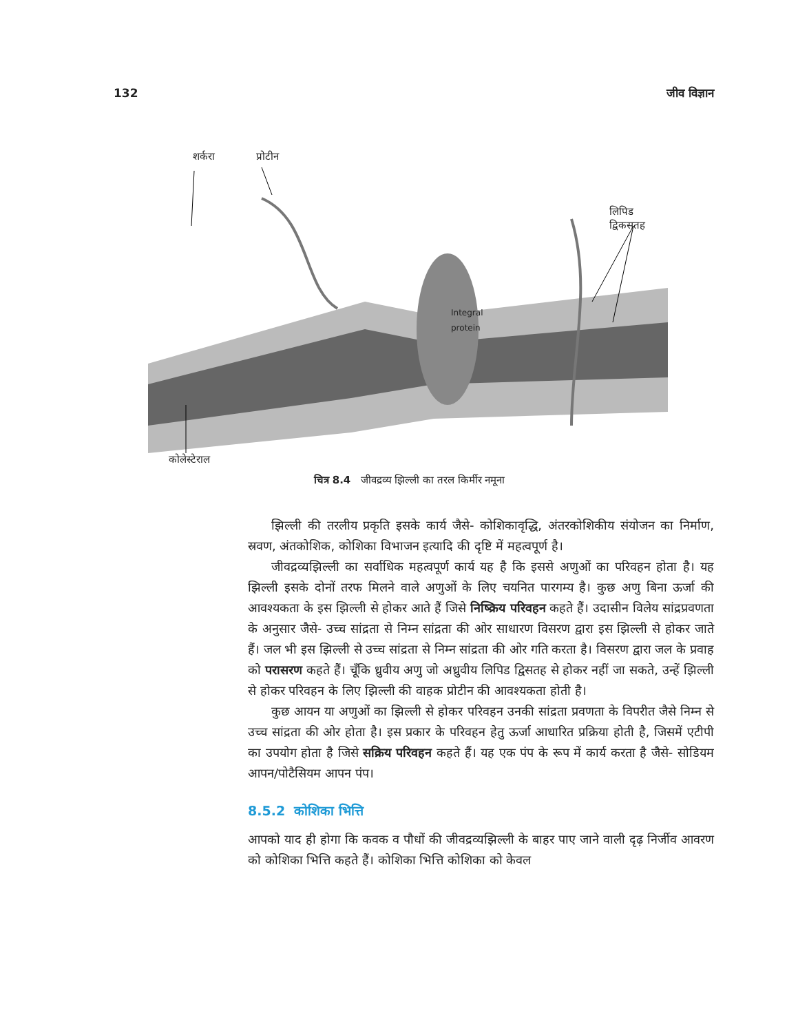132 जीव विज्ञान
Integral
protein
शर्करा प्रोटीन लिपिड द्विकसतह
कोलेस्टेराल
चित्र 8.4 जीवद्रव्य झिल्ली का तरल किर्मीर नमूना
झिल्ली की तरलीय प्रकृति इसके कार्य जैसे- कोशिकावृद्धि, अंतरकोशिकीय संयोजन का निर्माण, स्रवण, अंतकोशिक, कोशिका विभाजन इत्यादि की दृष्टि में महत्वपूर्ण है।
जीवद्रव्यझिल्ली का सर्वाधिक महत्वपूर्ण कार्य यह है कि इससे अणुओं का परिवहन होता है। यह झिल्ली इसके दोनों तरफ मिलने वाले अणुओं के लिए चयनित पारगम्य है। कुछ अणु बिना ऊर्जा की आवश्यकता के इस झिल्ली से होकर आते हैं जिसे निष्क्रिय परिवहन कहते हैं। उदासीन विलेय सांद्रप्रवणता के अनुसार जैसे- उच्च सांद्रता से निम्न सांद्रता की ओर साधारण विसरण द्वारा इस झिल्ली से होकर जाते हैं। जल भी इस झिल्ली से उच्च सांद्रता से निम्न सांद्रता की ओर गति करता है। विसरण द्वारा जल के प्रवाह को परासरण कहते हैं। चूँकि ध्रुवीय अणु जो अध्रुवीय लिपिड द्विसतह से होकर नहीं जा सकते, उन्हें झिल्ली से होकर परिवहन के लिए झिल्ली की वाहक प्रोटीन की आवश्यकता होती है।
कुछ आयन या अणुओं का झिल्ली से होकर परिवहन उनकी सांद्रता प्रवणता के विपरीत जैसे निम्न से उच्च सांद्रता की ओर होता है। इस प्रकार के परिवहन हेतु ऊर्जा आधारित प्रक्रिया होती है, जिसमें एटीपी का उपयोग होता है जिसे सक्रिय परिवहन कहते हैं। यह एक पंप के रूप में कार्य करता है जैसे- सोडियम आपन/पोटैसियम आपन पंप।
8.5.2 कोशिका भित्ति
आपको याद ही होगा कि कवक व पौधों की जीवद्रव्यझिल्ली के बाहर पाए जाने वाली दृढ़ निर्जीव आवरण को कोशिका भित्ति कहते हैं। कोशिका भित्ति कोशिका को केवल